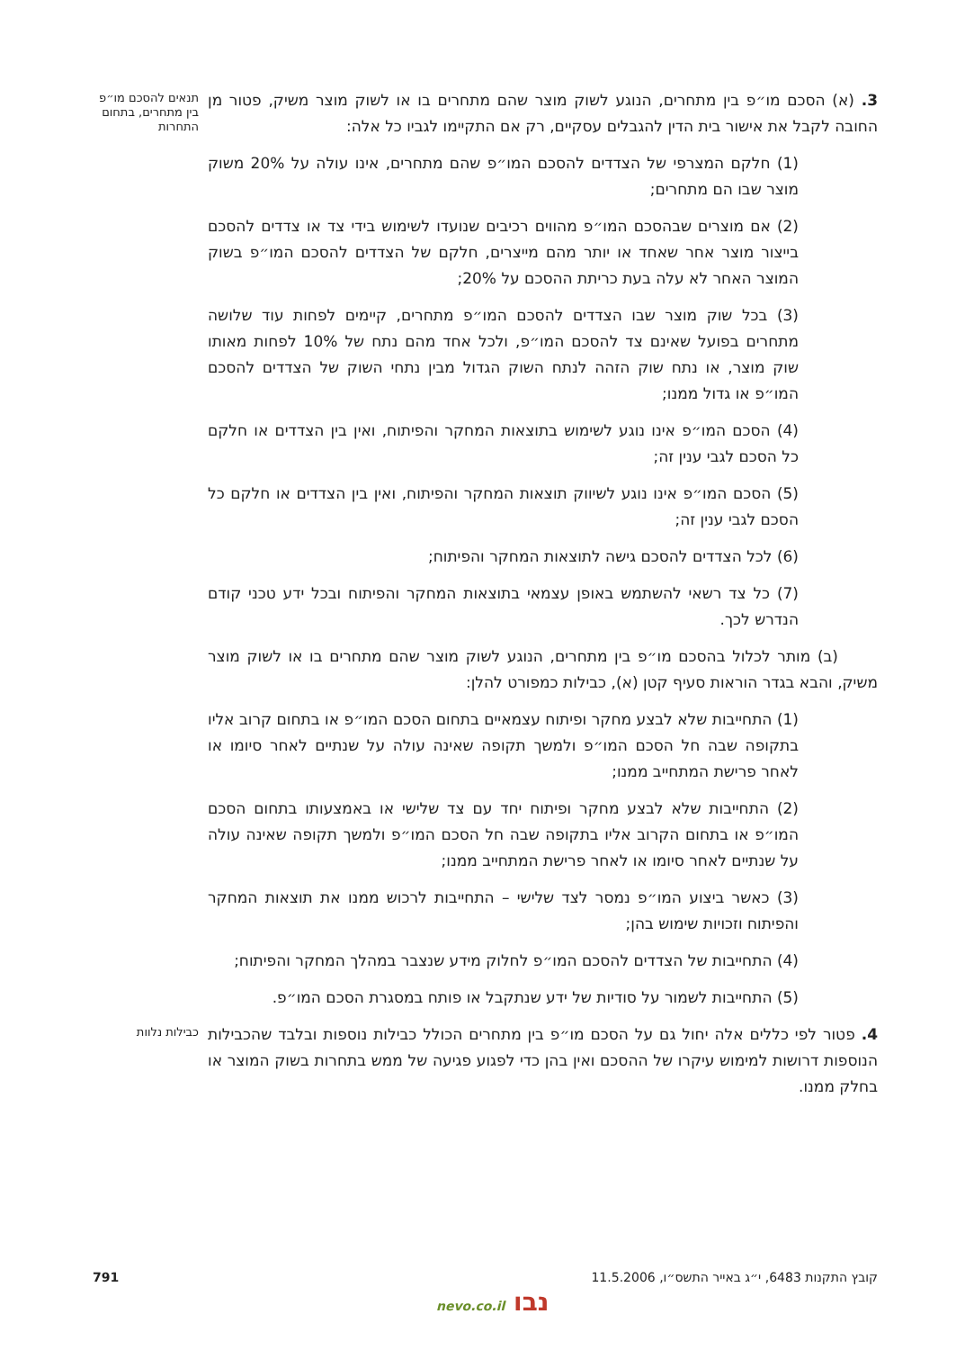3. (א) הסכם מו״פ בין מתחרים, הנוגע לשוק מוצר שהם מתחרים בו או לשוק מוצר משיק, פטור מן החובה לקבל את אישור בית הדין להגבלים עסקיים, רק אם התקיימו לגביו כל אלה:
תנאים להסכם מו״פ בין מתחרים, בתחום התחרות
(1) חלקם המצרפי של הצדדים להסכם המו״פ שהם מתחרים, אינו עולה על 20% משוק מוצר שבו הם מתחרים;
(2) אם מוצרים שבהסכם המו״פ מהווים רכיבים שנועדו לשימוש בידי צד או צדדים להסכם בייצור מוצר אחר שאחד או יותר מהם מייצרים, חלקם של הצדדים להסכם המו״פ בשוק המוצר האחר לא עלה בעת כריתת ההסכם על 20%;
(3) בכל שוק מוצר שבו הצדדים להסכם המו״פ מתחרים, קיימים לפחות עוד שלושה מתחרים בפועל שאינם צד להסכם המו״פ, ולכל אחד מהם נתח של 10% לפחות מאותו שוק מוצר, או נתח שוק הזהה לנתח השוק הגדול מבין נתחי השוק של הצדדים להסכם המו״פ או גדול ממנו;
(4) הסכם המו״פ אינו נוגע לשימוש בתוצאות המחקר והפיתוח, ואין בין הצדדים או חלקם כל הסכם לגבי ענין זה;
(5) הסכם המו״פ אינו נוגע לשיווק תוצאות המחקר והפיתוח, ואין בין הצדדים או חלקם כל הסכם לגבי ענין זה;
(6) לכל הצדדים להסכם גישה לתוצאות המחקר והפיתוח;
(7) כל צד רשאי להשתמש באופן עצמאי בתוצאות המחקר והפיתוח ובכל ידע טכני קודם הנדרש לכך.
(ב) מותר לכלול בהסכם מו״פ בין מתחרים, הנוגע לשוק מוצר שהם מתחרים בו או לשוק מוצר משיק, והבא בגדר הוראות סעיף קטן (א), כבילות כמפורט להלן:
(1) התחייבות שלא לבצע מחקר ופיתוח עצמאיים בתחום הסכם המו״פ או בתחום קרוב אליו בתקופה שבה חל הסכם המו״פ ולמשך תקופה שאינה עולה על שנתיים לאחר סיומו או לאחר פרישת המתחייב ממנו;
(2) התחייבות שלא לבצע מחקר ופיתוח יחד עם צד שלישי או באמצעותו בתחום הסכם המו״פ או בתחום הקרוב אליו בתקופה שבה חל הסכם המו״פ ולמשך תקופה שאינה עולה על שנתיים לאחר סיומו או לאחר פרישת המתחייב ממנו;
(3) כאשר ביצוע המו״פ נמסר לצד שלישי – התחייבות לרכוש ממנו את תוצאות המחקר והפיתוח וזכויות שימוש בהן;
(4) התחייבות של הצדדים להסכם המו״פ לחלוק מידע שנצבר במהלך המחקר והפיתוח;
(5) התחייבות לשמור על סודיות של ידע שנתקבל או פותח במסגרת הסכם המו״פ.
4. פטור לפי כללים אלה יחול גם על הסכם מו״פ בין מתחרים הכולל כבילות נוספות ובלבד שהכבילות הנוספות דרושות למימוש עיקרו של ההסכם ואין בהן כדי לפגוע פגיעה של ממש בתחרות בשוק המוצר או בחלק ממנו.
כבילות נלוות
קובץ התקנות 6483, י״ג באייר התשס״ו, 11.5.2006 791
נבו nevo.co.il